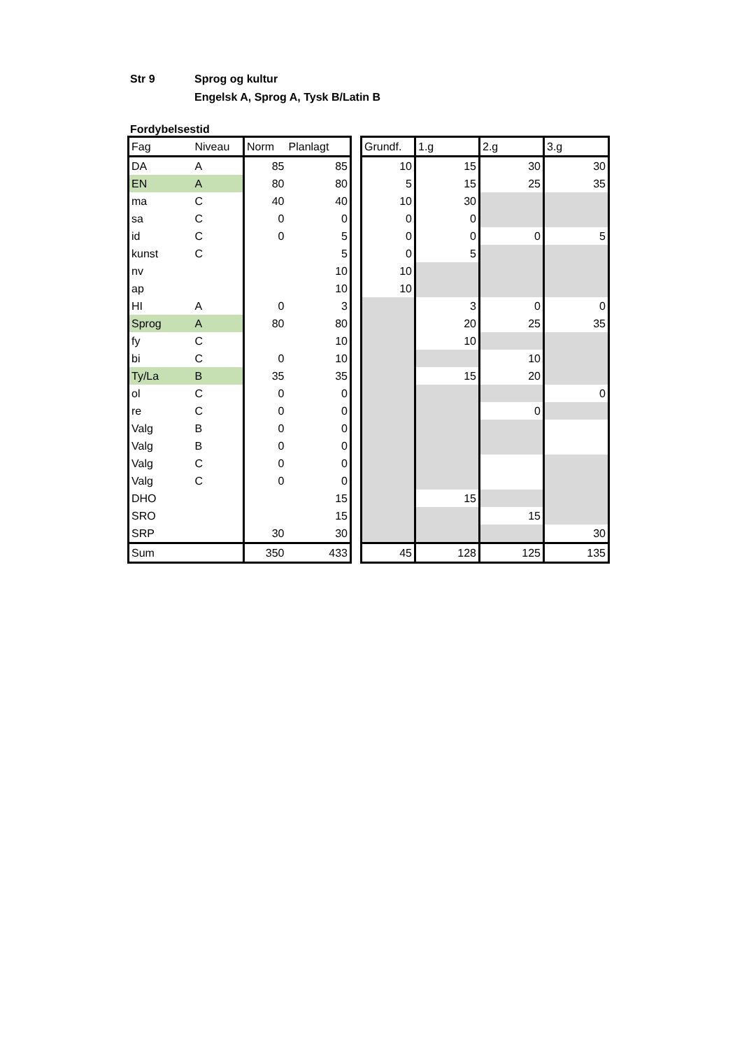Str 9 Sprog og kultur
Engelsk A, Sprog A, Tysk B/Latin B
Fordybelsestid
| Fag | Niveau | Norm | Planlagt | | Grundf. | 1.g | 2.g | 3.g |
| DA | A | 85 | 85 | | 10 | 15 | 30 | 30 |
| EN | A | 80 | 80 | | 5 | 15 | 25 | 35 |
| ma | C | 40 | 40 | | 10 | 30 | | |
| sa | C | 0 | 0 | | 0 | 0 | | |
| id | C | 0 | 5 | | 0 | 0 | 0 | 5 |
| kunst | C | | 5 | | 0 | 5 | | |
| nv | | | 10 | | 10 | | | |
| ap | | | 10 | | 10 | | | |
| HI | A | 0 | 3 | | | 3 | 0 | 0 |
| Sprog | A | 80 | 80 | | | 20 | 25 | 35 |
| fy | C | | 10 | | | 10 | | |
| bi | C | 0 | 10 | | | | 10 | |
| Ty/La | B | 35 | 35 | | | 15 | 20 | |
| ol | C | 0 | 0 | | | | | 0 |
| re | C | 0 | 0 | | | | 0 | |
| Valg | B | 0 | 0 | | | | | |
| Valg | B | 0 | 0 | | | | | |
| Valg | C | 0 | 0 | | | | | |
| Valg | C | 0 | 0 | | | | | |
| DHO | | | 15 | | | 15 | | |
| SRO | | | 15 | | | | 15 | |
| SRP | | 30 | 30 | | | | | 30 |
| Sum | | 350 | 433 | | 45 | 128 | 125 | 135 |